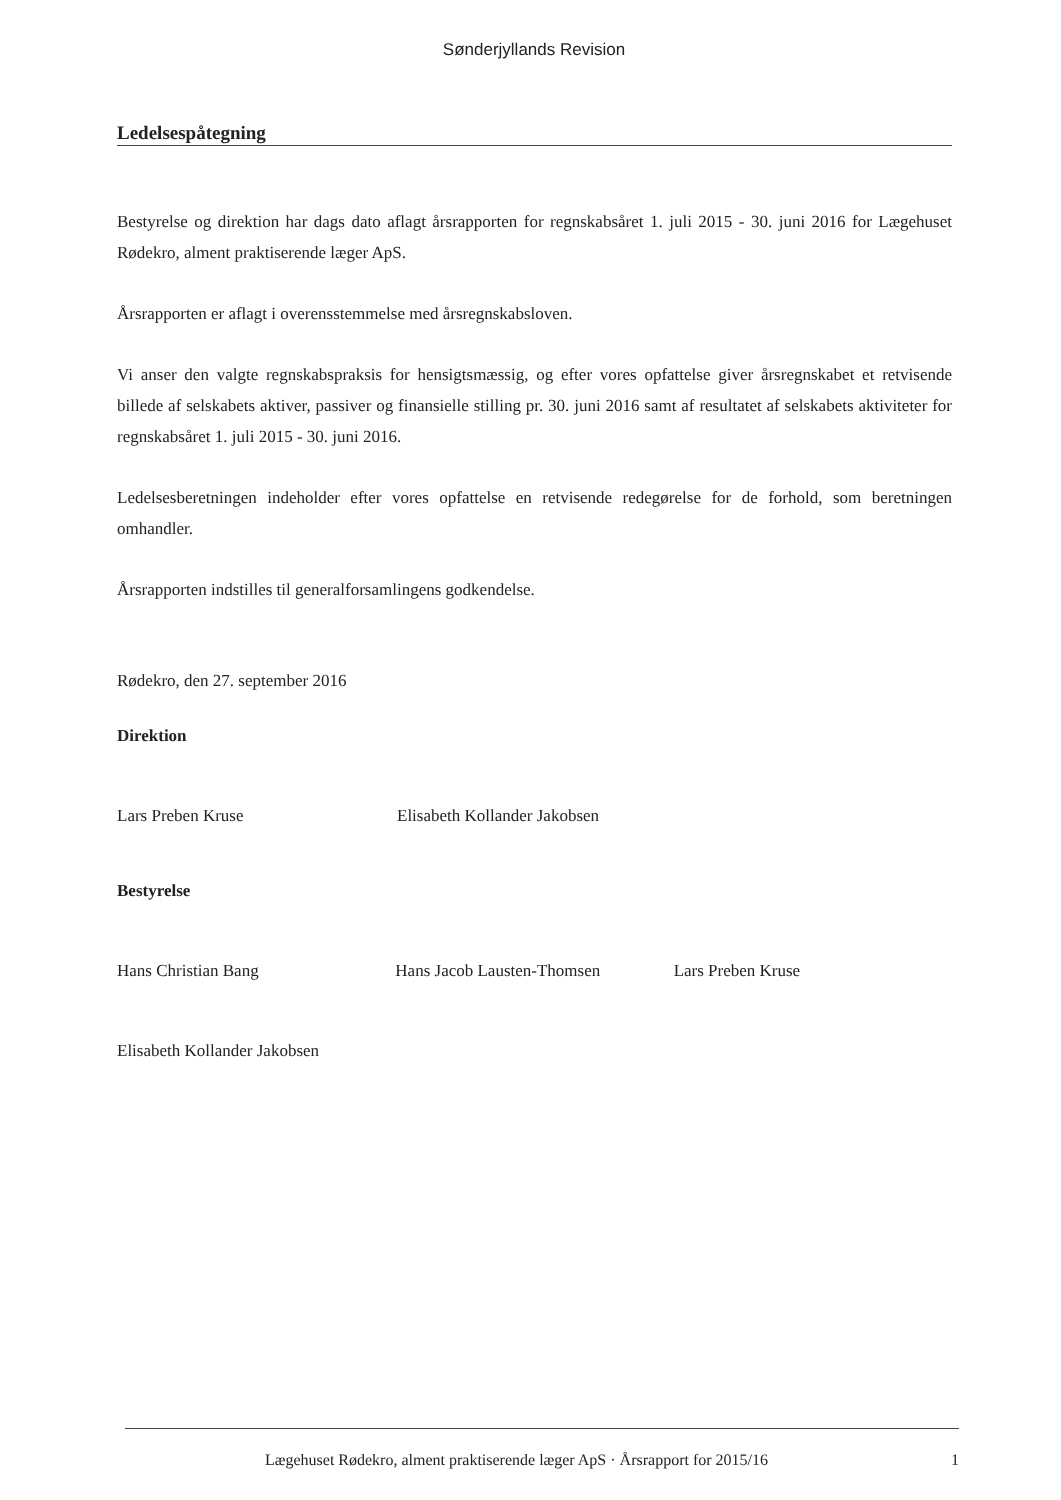Sønderjyllands Revision
Ledelsespåtegning
Bestyrelse og direktion har dags dato aflagt årsrapporten for regnskabsåret 1. juli 2015 - 30. juni 2016 for Lægehuset Rødekro, alment praktiserende læger ApS.
Årsrapporten er aflagt i overensstemmelse med årsregnskabsloven.
Vi anser den valgte regnskabspraksis for hensigtsmæssig, og efter vores opfattelse giver årsregnskabet et retvisende billede af selskabets aktiver, passiver og finansielle stilling pr. 30. juni 2016 samt af resultatet af selskabets aktiviteter for regnskabsåret 1. juli 2015 - 30. juni 2016.
Ledelsesberetningen indeholder efter vores opfattelse en retvisende redegørelse for de forhold, som beretningen omhandler.
Årsrapporten indstilles til generalforsamlingens godkendelse.
Rødekro, den 27. september 2016
Direktion
Lars Preben Kruse Elisabeth Kollander Jakobsen
Bestyrelse
Hans Christian Bang Hans Jacob Lausten-Thomsen Lars Preben Kruse
Elisabeth Kollander Jakobsen
Lægehuset Rødekro, alment praktiserende læger ApS · Årsrapport for 2015/16 1